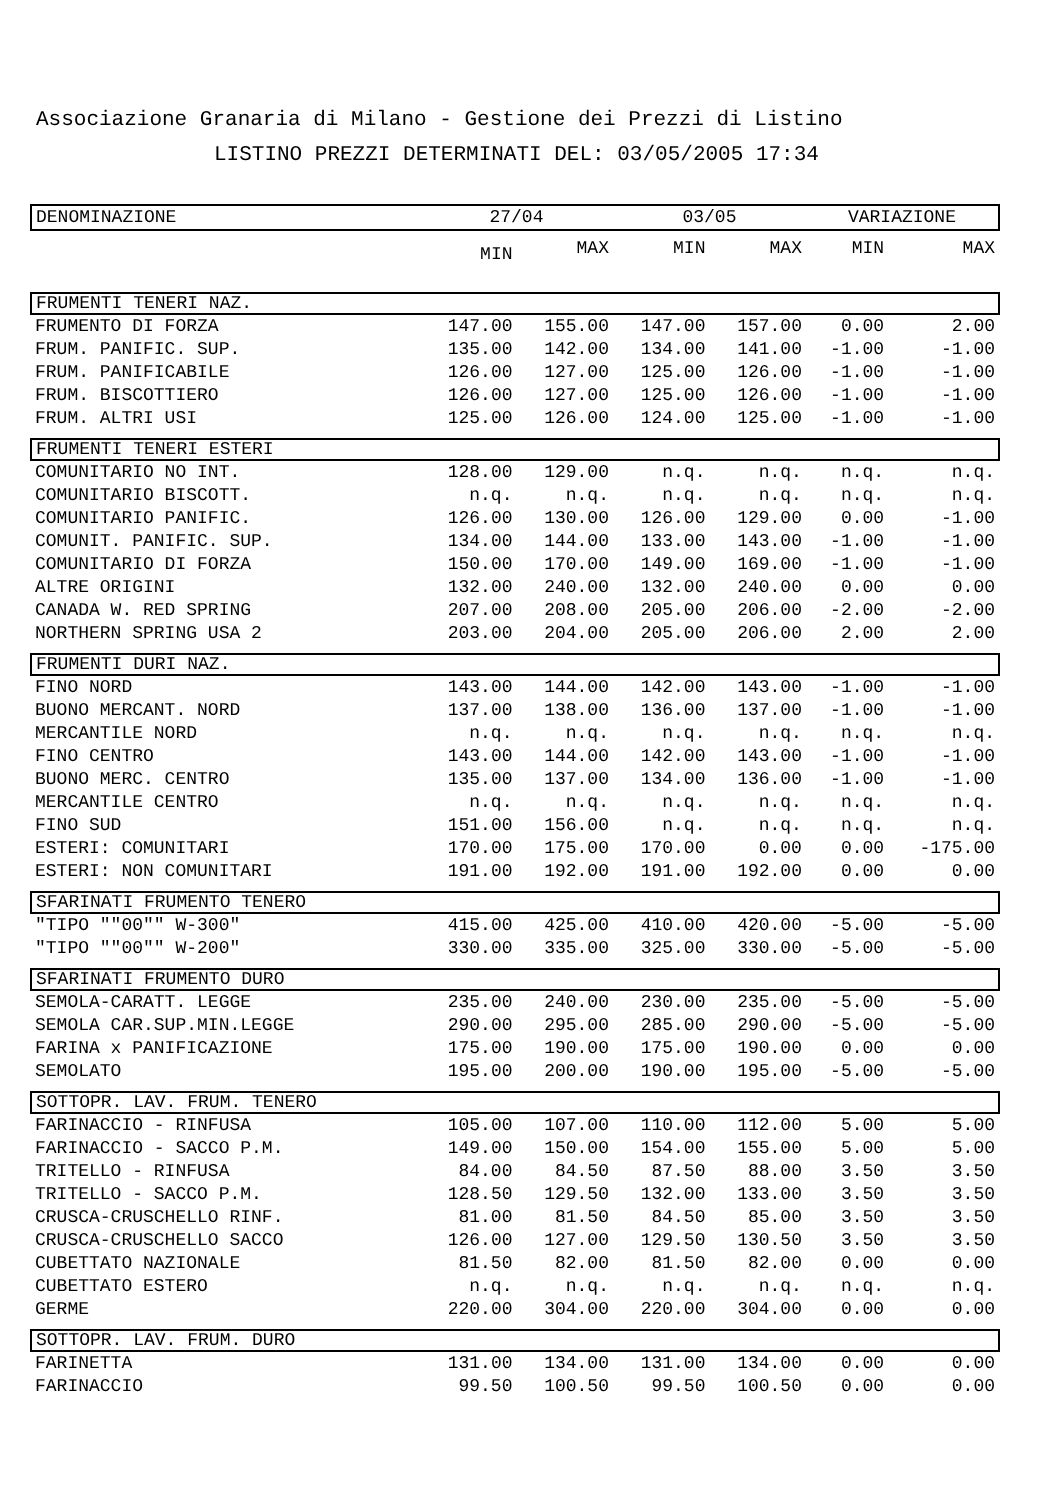Associazione Granaria di Milano - Gestione dei Prezzi di Listino
LISTINO PREZZI DETERMINATI DEL: 03/05/2005 17:34
| DENOMINAZIONE | 27/04 | | 03/05 | | VARIAZIONE | |
| --- | --- | --- | --- | --- | --- | --- |
| | MIN | MAX | MIN | MAX | MIN | MAX |
| FRUMENTI TENERI NAZ. | | | | | | |
| FRUMENTO DI FORZA | 147.00 | 155.00 | 147.00 | 157.00 | 0.00 | 2.00 |
| FRUM. PANIFIC. SUP. | 135.00 | 142.00 | 134.00 | 141.00 | -1.00 | -1.00 |
| FRUM. PANIFICABILE | 126.00 | 127.00 | 125.00 | 126.00 | -1.00 | -1.00 |
| FRUM. BISCOTTIERO | 126.00 | 127.00 | 125.00 | 126.00 | -1.00 | -1.00 |
| FRUM. ALTRI USI | 125.00 | 126.00 | 124.00 | 125.00 | -1.00 | -1.00 |
| FRUMENTI TENERI ESTERI | | | | | | |
| COMUNITARIO NO INT. | 128.00 | 129.00 | n.q. | n.q. | n.q. | n.q. |
| COMUNITARIO BISCOTT. | n.q. | n.q. | n.q. | n.q. | n.q. | n.q. |
| COMUNITARIO PANIFIC. | 126.00 | 130.00 | 126.00 | 129.00 | 0.00 | -1.00 |
| COMUNIT. PANIFIC. SUP. | 134.00 | 144.00 | 133.00 | 143.00 | -1.00 | -1.00 |
| COMUNITARIO DI FORZA | 150.00 | 170.00 | 149.00 | 169.00 | -1.00 | -1.00 |
| ALTRE ORIGINI | 132.00 | 240.00 | 132.00 | 240.00 | 0.00 | 0.00 |
| CANADA W. RED SPRING | 207.00 | 208.00 | 205.00 | 206.00 | -2.00 | -2.00 |
| NORTHERN SPRING USA 2 | 203.00 | 204.00 | 205.00 | 206.00 | 2.00 | 2.00 |
| FRUMENTI DURI NAZ. | | | | | | |
| FINO NORD | 143.00 | 144.00 | 142.00 | 143.00 | -1.00 | -1.00 |
| BUONO MERCANT. NORD | 137.00 | 138.00 | 136.00 | 137.00 | -1.00 | -1.00 |
| MERCANTILE NORD | n.q. | n.q. | n.q. | n.q. | n.q. | n.q. |
| FINO CENTRO | 143.00 | 144.00 | 142.00 | 143.00 | -1.00 | -1.00 |
| BUONO MERC. CENTRO | 135.00 | 137.00 | 134.00 | 136.00 | -1.00 | -1.00 |
| MERCANTILE CENTRO | n.q. | n.q. | n.q. | n.q. | n.q. | n.q. |
| FINO SUD | 151.00 | 156.00 | n.q. | n.q. | n.q. | n.q. |
| ESTERI: COMUNITARI | 170.00 | 175.00 | 170.00 | 0.00 | 0.00 | -175.00 |
| ESTERI: NON COMUNITARI | 191.00 | 192.00 | 191.00 | 192.00 | 0.00 | 0.00 |
| SFARINATI FRUMENTO TENERO | | | | | | |
| "TIPO ""00"" W-300" | 415.00 | 425.00 | 410.00 | 420.00 | -5.00 | -5.00 |
| "TIPO ""00"" W-200" | 330.00 | 335.00 | 325.00 | 330.00 | -5.00 | -5.00 |
| SFARINATI FRUMENTO DURO | | | | | | |
| SEMOLA-CARATT. LEGGE | 235.00 | 240.00 | 230.00 | 235.00 | -5.00 | -5.00 |
| SEMOLA CAR.SUP.MIN.LEGGE | 290.00 | 295.00 | 285.00 | 290.00 | -5.00 | -5.00 |
| FARINA x PANIFICAZIONE | 175.00 | 190.00 | 175.00 | 190.00 | 0.00 | 0.00 |
| SEMOLATO | 195.00 | 200.00 | 190.00 | 195.00 | -5.00 | -5.00 |
| SOTTOPR. LAV. FRUM. TENERO | | | | | | |
| FARINACCIO - RINFUSA | 105.00 | 107.00 | 110.00 | 112.00 | 5.00 | 5.00 |
| FARINACCIO - SACCO P.M. | 149.00 | 150.00 | 154.00 | 155.00 | 5.00 | 5.00 |
| TRITELLO - RINFUSA | 84.00 | 84.50 | 87.50 | 88.00 | 3.50 | 3.50 |
| TRITELLO - SACCO P.M. | 128.50 | 129.50 | 132.00 | 133.00 | 3.50 | 3.50 |
| CRUSCA-CRUSCHELLO RINF. | 81.00 | 81.50 | 84.50 | 85.00 | 3.50 | 3.50 |
| CRUSCA-CRUSCHELLO SACCO | 126.00 | 127.00 | 129.50 | 130.50 | 3.50 | 3.50 |
| CUBETTATO NAZIONALE | 81.50 | 82.00 | 81.50 | 82.00 | 0.00 | 0.00 |
| CUBETTATO ESTERO | n.q. | n.q. | n.q. | n.q. | n.q. | n.q. |
| GERME | 220.00 | 304.00 | 220.00 | 304.00 | 0.00 | 0.00 |
| SOTTOPR. LAV. FRUM. DURO | | | | | | |
| FARINETTA | 131.00 | 134.00 | 131.00 | 134.00 | 0.00 | 0.00 |
| FARINACCIO | 99.50 | 100.50 | 99.50 | 100.50 | 0.00 | 0.00 |